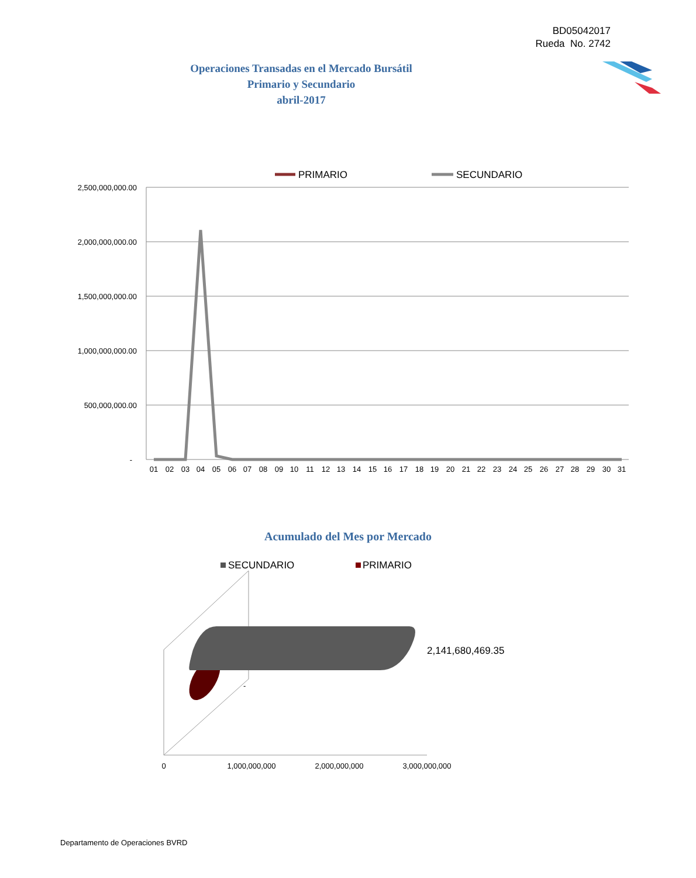BD05042017
Rueda No. 2742
Operaciones Transadas en el Mercado Bursátil
Primario y Secundario
abril-2017
PRIMARIO
SECUNDARIO
2,500,000,000.00
2,000,000,000.00
1,500,000,000.00
1,000,000,000.00
500,000,000.00
-
01
02
03
04
05
06
07
08
09
10
11
12
13
14
15
16
17
18
19
20
21
22
23
24
25
26
27
28
29
30
31
SECUNDARIO
PRIMARIO
2,141,680,469.35
-
0
1,000,000,000
2,000,000,000
3,000,000,000
Acumulado del Mes por Mercado
Departamento de Operaciones BVRD